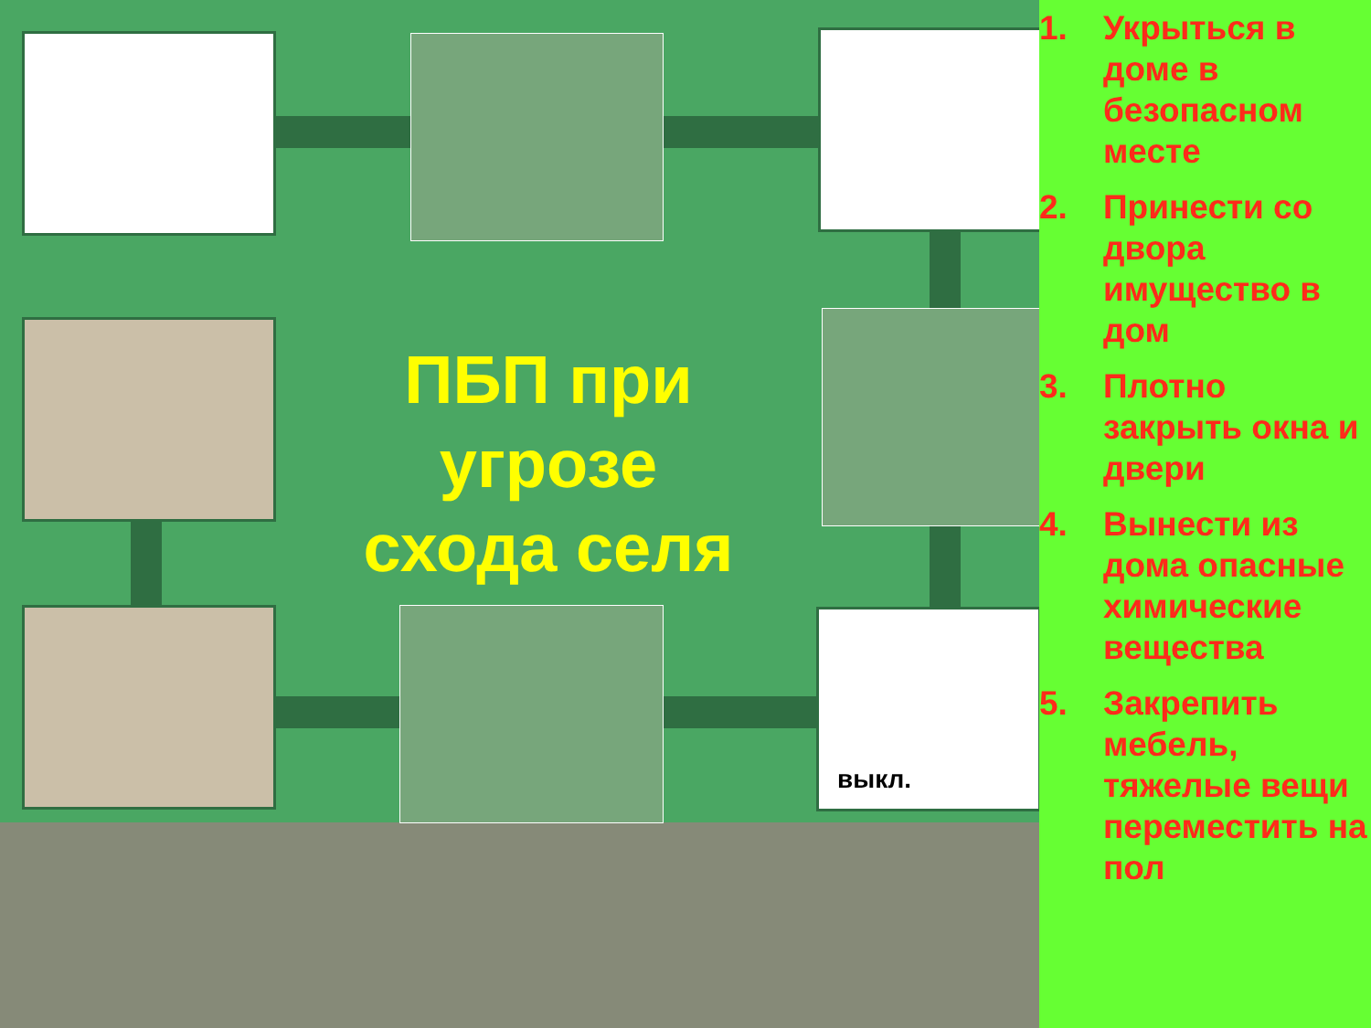выкл.
ПБП при угрозе схода селя
1. Укрыться в доме в безопасном месте
2. Принести со двора имущество в дом
3. Плотно закрыть окна и двери
4. Вынести из дома опасные химические вещества
5. Закрепить мебель, тяжелые вещи переместить на пол